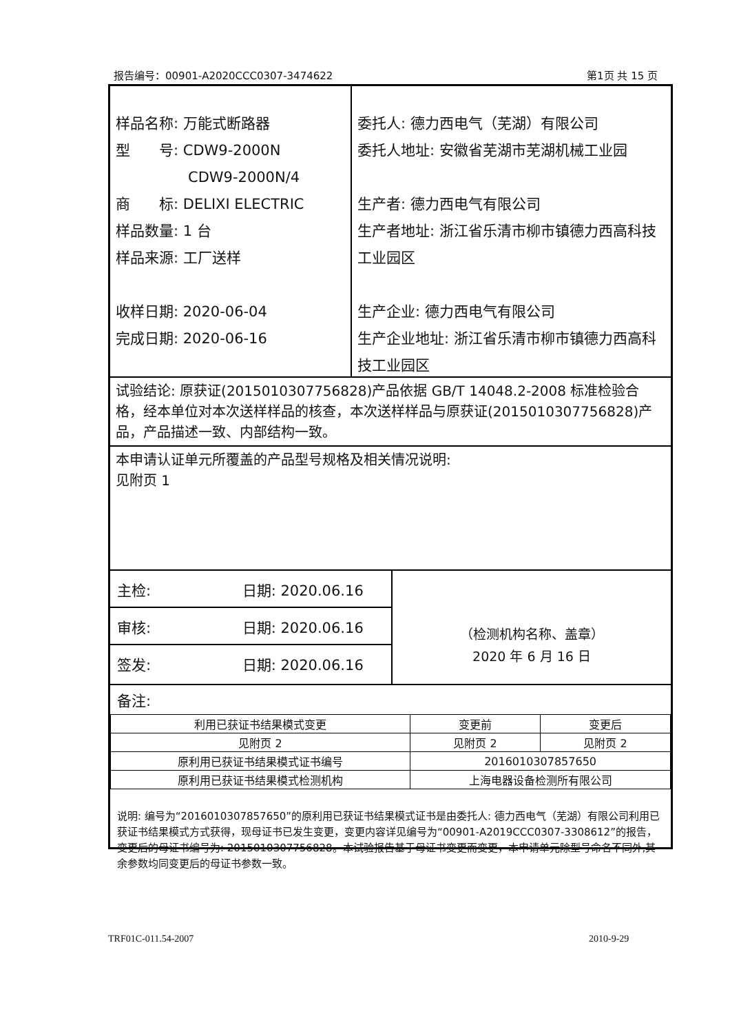报告编号：00901-A2020CCC0307-3474622 第1页 共 15 页
样品名称: 万能式断路器
型　　号: CDW9-2000N
　　　　　CDW9-2000N/4
商　　标: DELIXI ELECTRIC
样品数量: 1 台
样品来源: 工厂送样
收样日期: 2020-06-04
完成日期: 2020-06-16
委托人: 德力西电气（芜湖）有限公司
委托人地址: 安徽省芜湖市芜湖机械工业园
生产者: 德力西电气有限公司
生产者地址: 浙江省乐清市柳市镇德力西高科技工业园区
生产企业: 德力西电气有限公司
生产企业地址: 浙江省乐清市柳市镇德力西高科技工业园区
试验结论: 原获证(2015010307756828)产品依据 GB/T 14048.2-2008 标准检验合格，经本单位对本次送样样品的核查，本次送样样品与原获证(2015010307756828)产品，产品描述一致、内部结构一致。
本申请认证单元所覆盖的产品型号规格及相关情况说明:
见附页 1
主检: 　　　　　　日期: 2020.06.16
审核: 　　　　　　日期: 2020.06.16
签发: 　　　　　　日期: 2020.06.16
（检测机构名称、盖章）
2020 年 6 月 16 日
备注:
| 利用已获证书结果模式变更 | 变更前 | 变更后 |
| 见附页 2 | 见附页 2 | 见附页 2 |
| 原利用已获证书结果模式证书编号 | 2016010307857650 | |
| 原利用已获证书结果模式检测机构 | 上海电器设备检测所有限公司 | |
说明: 编号为“2016010307857650”的原利用已获证书结果模式证书是由委托人: 德力西电气（芜湖）有限公司利用已获证书结果模式方式获得，现母证书已发生变更，变更内容详见编号为“00901-A2019CCC0307-3308612”的报告，变更后的母证书编号为: 2015010307756828。本试验报告基于母证书变更而变更，本申请单元除型号命名不同外,其余参数均同变更后的母证书参数一致。
TRF01C-011.54-2007 2010-9-29